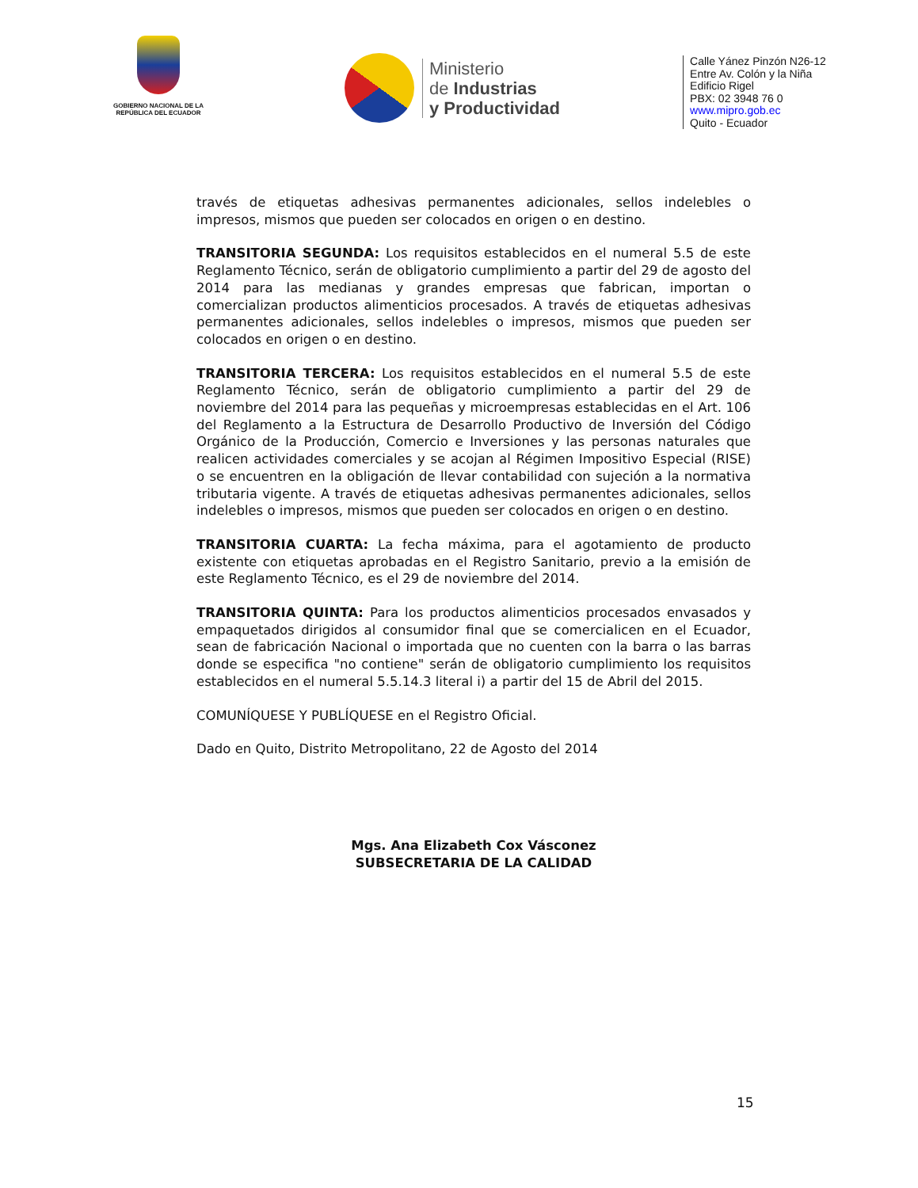GOBIERNO NACIONAL DE LA
REPÚBLICA DEL ECUADOR
Ministerio
de Industrias
y Productividad
Calle Yánez Pinzón N26-12
Entre Av. Colón y la Niña
Edificio Rigel
PBX: 02 3948 76 0
www.mipro.gob.ec
Quito - Ecuador
través de etiquetas adhesivas permanentes adicionales, sellos indelebles o impresos, mismos que pueden ser colocados en origen o en destino.
TRANSITORIA SEGUNDA: Los requisitos establecidos en el numeral 5.5 de este Reglamento Técnico, serán de obligatorio cumplimiento a partir del 29 de agosto del 2014 para las medianas y grandes empresas que fabrican, importan o comercializan productos alimenticios procesados. A través de etiquetas adhesivas permanentes adicionales, sellos indelebles o impresos, mismos que pueden ser colocados en origen o en destino.
TRANSITORIA TERCERA: Los requisitos establecidos en el numeral 5.5 de este Reglamento Técnico, serán de obligatorio cumplimiento a partir del 29 de noviembre del 2014 para las pequeñas y microempresas establecidas en el Art. 106 del Reglamento a la Estructura de Desarrollo Productivo de Inversión del Código Orgánico de la Producción, Comercio e Inversiones y las personas naturales que realicen actividades comerciales y se acojan al Régimen Impositivo Especial (RISE) o se encuentren en la obligación de llevar contabilidad con sujeción a la normativa tributaria vigente. A través de etiquetas adhesivas permanentes adicionales, sellos indelebles o impresos, mismos que pueden ser colocados en origen o en destino.
TRANSITORIA CUARTA: La fecha máxima, para el agotamiento de producto existente con etiquetas aprobadas en el Registro Sanitario, previo a la emisión de este Reglamento Técnico, es el 29 de noviembre del 2014.
TRANSITORIA QUINTA: Para los productos alimenticios procesados envasados y empaquetados dirigidos al consumidor final que se comercialicen en el Ecuador, sean de fabricación Nacional o importada que no cuenten con la barra o las barras donde se especifica "no contiene" serán de obligatorio cumplimiento los requisitos establecidos en el numeral 5.5.14.3 literal i) a partir del 15 de Abril del 2015.
COMUNÍQUESE Y PUBLÍQUESE en el Registro Oficial.
Dado en Quito, Distrito Metropolitano, 22 de Agosto del 2014
Mgs. Ana Elizabeth Cox Vásconez
SUBSECRETARIA DE LA CALIDAD
15